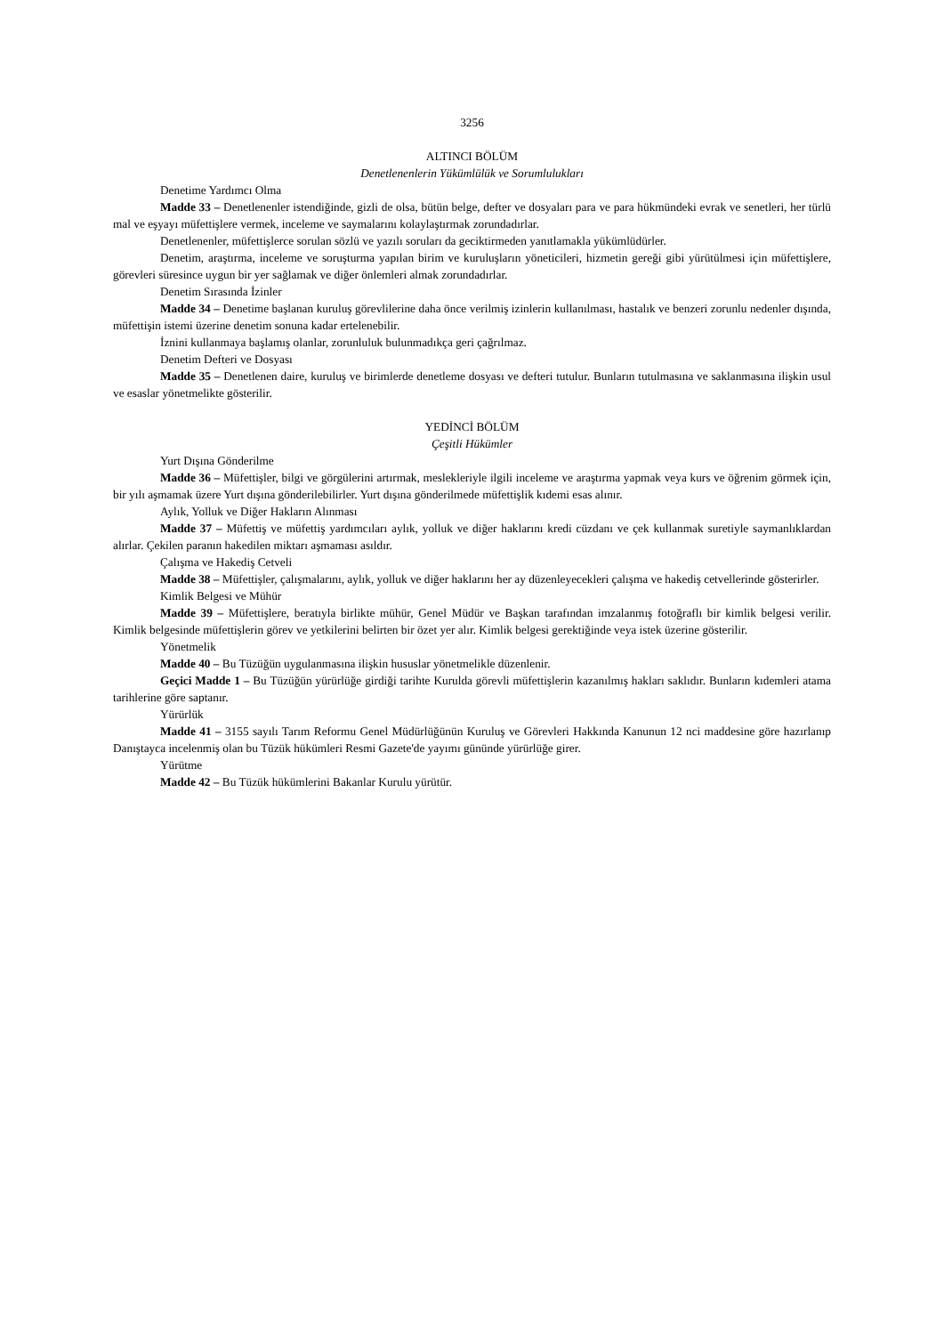3256
ALTINCI BÖLÜM
Denetlenenlerin Yükümlülük ve Sorumlulukları
Denetime Yardımcı Olma
Madde 33 – Denetlenenler istendiğinde, gizli de olsa, bütün belge, defter ve dosyaları para ve para hükmündeki evrak ve senetleri, her türlü mal ve eşyayı müfettişlere vermek, inceleme ve saymalarını kolaylaştırmak zorundadırlar.
Denetlenenler, müfettişlerce sorulan sözlü ve yazılı soruları da geciktirmeden yanıtlamakla yükümlüdürler.
Denetim, araştırma, inceleme ve soruşturma yapılan birim ve kuruluşların yöneticileri, hizmetin gereği gibi yürütülmesi için müfettişlere, görevleri süresince uygun bir yer sağlamak ve diğer önlemleri almak zorundadırlar.
Denetim Sırasında İzinler
Madde 34 – Denetime başlanan kuruluş görevlilerine daha önce verilmiş izinlerin kullanılması, hastalık ve benzeri zorunlu nedenler dışında, müfettişin istemi üzerine denetim sonuna kadar ertelenebilir.
İznini kullanmaya başlamış olanlar, zorunluluk bulunmadıkça geri çağrılmaz.
Denetim Defteri ve Dosyası
Madde 35 – Denetlenen daire, kuruluş ve birimlerde denetleme dosyası ve defteri tutulur. Bunların tutulmasına ve saklanmasına ilişkin usul ve esaslar yönetmelikte gösterilir.
YEDİNCİ BÖLÜM
Çeşitli Hükümler
Yurt Dışına Gönderilme
Madde 36 – Müfettişler, bilgi ve görgülerini artırmak, meslekleriyle ilgili inceleme ve araştırma yapmak veya kurs ve öğrenim görmek için, bir yılı aşmamak üzere Yurt dışına gönderilebilirler. Yurt dışına gönderilmede müfettişlik kıdemi esas alınır.
Aylık, Yolluk ve Diğer Hakların Alınması
Madde 37 – Müfettiş ve müfettiş yardımcıları aylık, yolluk ve diğer haklarını kredi cüzdanı ve çek kullanmak suretiyle saymanlıklardan alırlar. Çekilen paranın hakedilen miktarı aşmaması asıldır.
Çalışma ve Hakediş Cetveli
Madde 38 – Müfettişler, çalışmalarını, aylık, yolluk ve diğer haklarını her ay düzenleyecekleri çalışma ve hakediş cetvellerinde gösterirler.
Kimlik Belgesi ve Mühür
Madde 39 – Müfettişlere, beratıyla birlikte mühür, Genel Müdür ve Başkan tarafından imzalanmış fotoğraflı bir kimlik belgesi verilir. Kimlik belgesinde müfettişlerin görev ve yetkilerini belirten bir özet yer alır. Kimlik belgesi gerektiğinde veya istek üzerine gösterilir.
Yönetmelik
Madde 40 – Bu Tüzüğün uygulanmasına ilişkin hususlar yönetmelikle düzenlenir.
Geçici Madde 1 – Bu Tüzüğün yürürlüğe girdiği tarihte Kurulda görevli müfettişlerin kazanılmış hakları saklıdır. Bunların kıdemleri atama tarihlerine göre saptanır.
Yürürlük
Madde 41 – 3155 sayılı Tarım Reformu Genel Müdürlüğünün Kuruluş ve Görevleri Hakkında Kanunun 12 nci maddesine göre hazırlanıp Danıştayca incelenmiş olan bu Tüzük hükümleri Resmi Gazete'de yayımı gününde yürürlüğe girer.
Yürütme
Madde 42 – Bu Tüzük hükümlerini Bakanlar Kurulu yürütür.